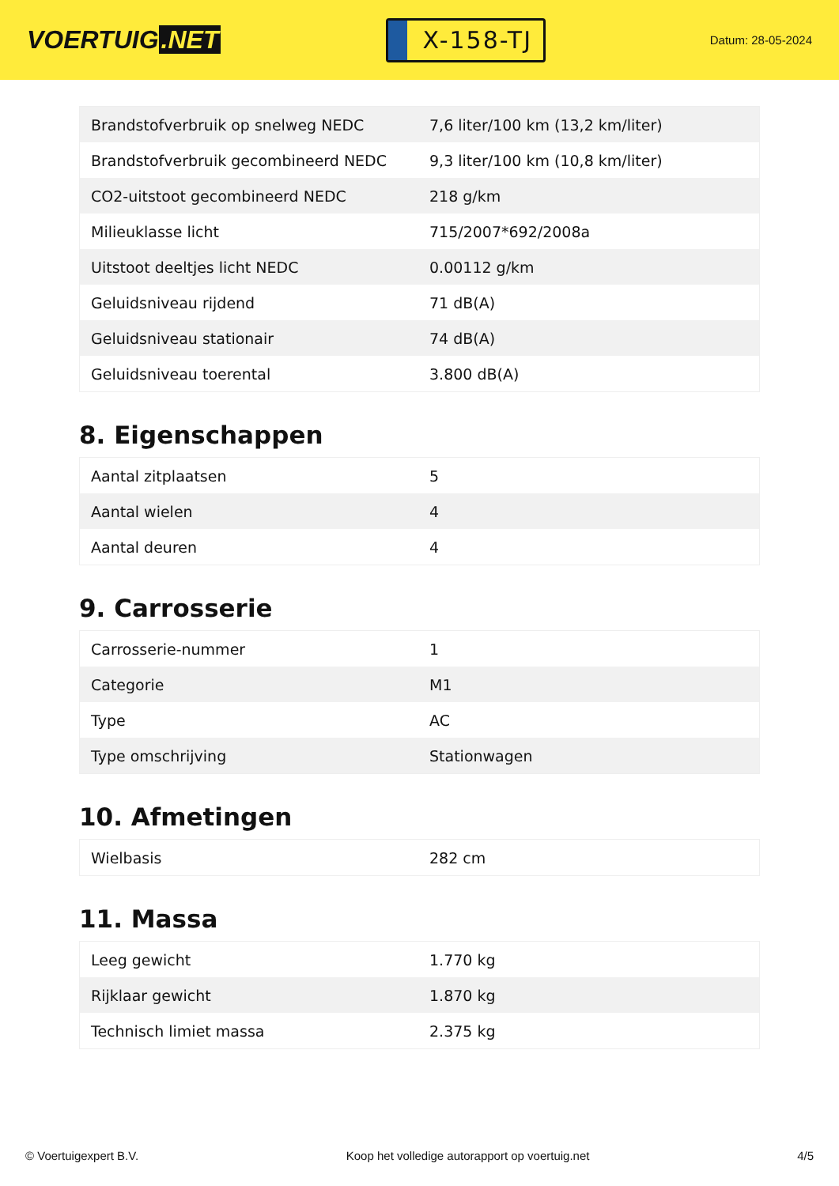VOERTUIG.NET
X-158-TJ
Datum: 28-05-2024
| Brandstofverbruik op snelweg NEDC | 7,6 liter/100 km (13,2 km/liter) |
| Brandstofverbruik gecombineerd NEDC | 9,3 liter/100 km (10,8 km/liter) |
| CO2-uitstoot gecombineerd NEDC | 218 g/km |
| Milieuklasse licht | 715/2007*692/2008a |
| Uitstoot deeltjes licht NEDC | 0.00112 g/km |
| Geluidsniveau rijdend | 71 dB(A) |
| Geluidsniveau stationair | 74 dB(A) |
| Geluidsniveau toerental | 3.800 dB(A) |
8. Eigenschappen
| Aantal zitplaatsen | 5 |
| Aantal wielen | 4 |
| Aantal deuren | 4 |
9. Carrosserie
| Carrosserie-nummer | 1 |
| Categorie | M1 |
| Type | AC |
| Type omschrijving | Stationwagen |
10. Afmetingen
| Wielbasis | 282 cm |
11. Massa
| Leeg gewicht | 1.770 kg |
| Rijklaar gewicht | 1.870 kg |
| Technisch limiet massa | 2.375 kg |
© Voertuigexpert B.V. Koop het volledige autorapport op voertuig.net 4/5